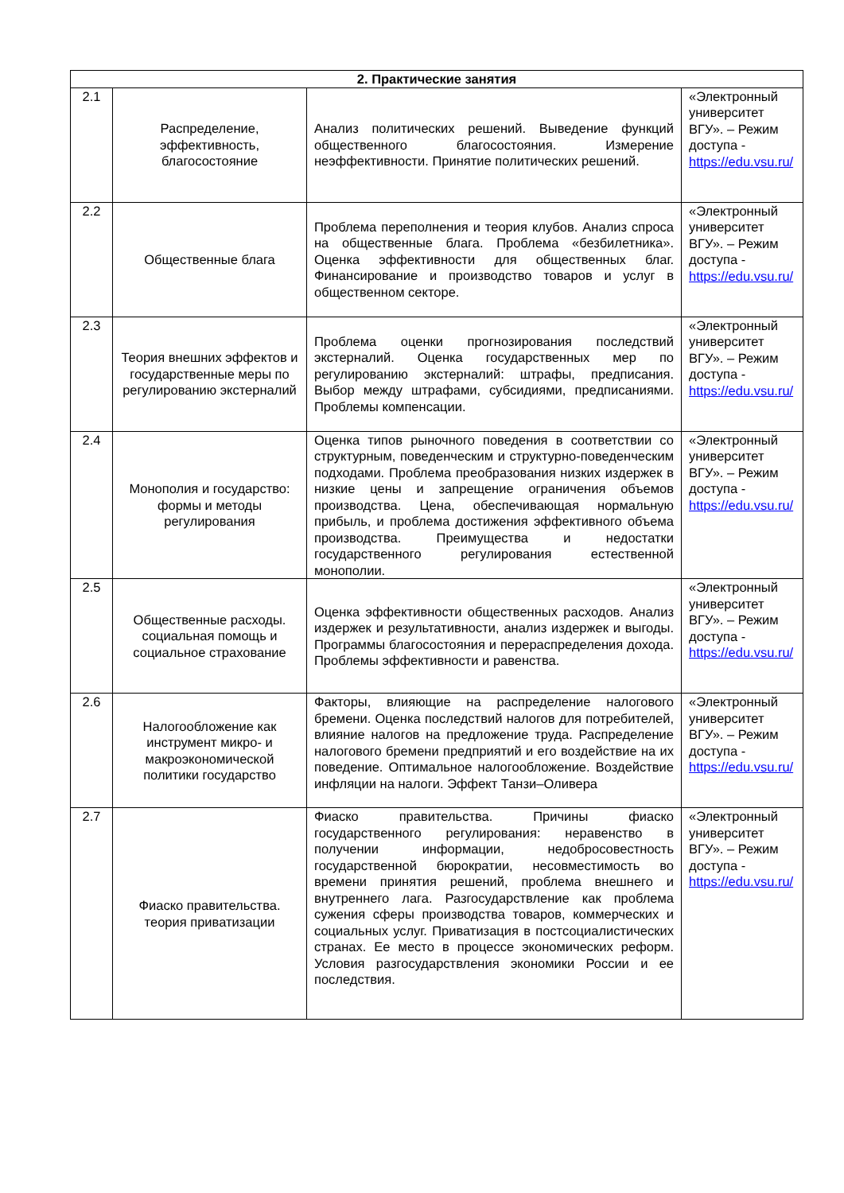| 2. Практические занятия | | | |
| --- | --- | --- | --- |
| 2.1 | Распределение, эффективность, благосостояние | Анализ политических решений. Выведение функций общественного благосостояния. Измерение неэффективности. Принятие политических решений. | «Электронный университет ВГУ». – Режим доступа - https://edu.vsu.ru/ |
| 2.2 | Общественные блага | Проблема переполнения и теория клубов. Анализ спроса на общественные блага. Проблема «безбилетника». Оценка эффективности для общественных благ. Финансирование и производство товаров и услуг в общественном секторе. | «Электронный университет ВГУ». – Режим доступа - https://edu.vsu.ru/ |
| 2.3 | Теория внешних эффектов и государственные меры по регулированию экстерналий | Проблема оценки прогнозирования последствий экстерналий. Оценка государственных мер по регулированию экстерналий: штрафы, предписания. Выбор между штрафами, субсидиями, предписаниями. Проблемы компенсации. | «Электронный университет ВГУ». – Режим доступа - https://edu.vsu.ru/ |
| 2.4 | Монополия и государство: формы и методы регулирования | Оценка типов рыночного поведения в соответствии со структурным, поведенческим и структурно-поведенческим подходами. Проблема преобразования низких издержек в низкие цены и запрещение ограничения объемов производства. Цена, обеспечивающая нормальную прибыль, и проблема достижения эффективного объема производства. Преимущества и недостатки государственного регулирования естественной монополии. | «Электронный университет ВГУ». – Режим доступа - https://edu.vsu.ru/ |
| 2.5 | Общественные расходы. социальная помощь и социальное страхование | Оценка эффективности общественных расходов. Анализ издержек и результативности, анализ издержек и выгоды. Программы благосостояния и перераспределения дохода. Проблемы эффективности и равенства. | «Электронный университет ВГУ». – Режим доступа - https://edu.vsu.ru/ |
| 2.6 | Налогообложение как инструмент микро- и макроэкономической политики государство | Факторы, влияющие на распределение налогового бремени. Оценка последствий налогов для потребителей, влияние налогов на предложение труда. Распределение налогового бремени предприятий и его воздействие на их поведение. Оптимальное налогообложение. Воздействие инфляции на налоги. Эффект Танзи–Оливера | «Электронный университет ВГУ». – Режим доступа - https://edu.vsu.ru/ |
| 2.7 | Фиаско правительства. теория приватизации | Фиаско правительства. Причины фиаско государственного регулирования: неравенство в получении информации, недобросовестность государственной бюрократии, несовместимость во времени принятия решений, проблема внешнего и внутреннего лага. Разгосударствление как проблема сужения сферы производства товаров, коммерческих и социальных услуг. Приватизация в постсоциалистических странах. Ее место в процессе экономических реформ. Условия разгосударствления экономики России и ее последствия. | «Электронный университет ВГУ». – Режим доступа - https://edu.vsu.ru/ |